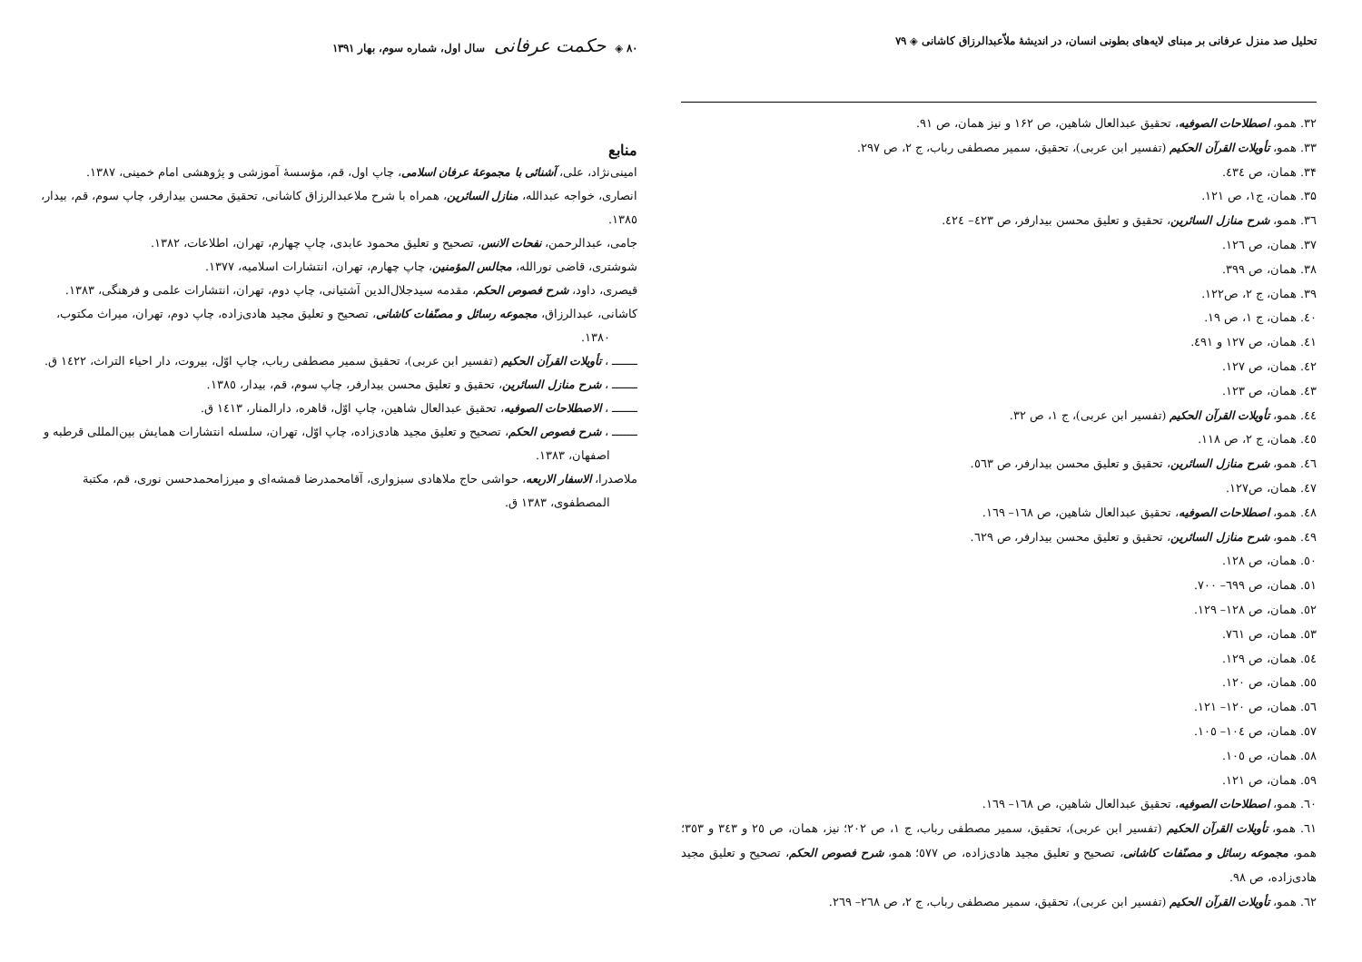تحلیل صد منزل عرفانی بر مبنای لایه‌های بطونی انسان، در اندیشهٔ ملاّعبدالرزاق کاشانی ◈ ۷۹
۳۲. همو، اصطلاحات الصوفیه، تحقیق عبدالعال شاهین، ص ۱۶۲ و نیز همان، ص ۹۱.
۳۳. همو، تأویلات القرآن الحکیم (تفسیر ابن عربی)، تحقیق، سمیر مصطفی رباب، ج ۲، ص ۲۹۷.
۳۴. همان، ص ٤۳٤.
۳۵. همان، ج۱، ص ۱۲۱.
۳٦. همو، شرح منازل السائرین، تحقیق و تعلیق محسن بیدارفر، ص ٤۲۳– ٤۲٤.
۳۷. همان، ص ۱۲٦.
۳۸. همان، ص ۳۹۹.
۳۹. همان، ج ۲، ص۱۲۲.
٤۰. همان، ج ۱، ص ۱۹.
٤۱. همان، ص ۱۲۷ و ٤۹۱.
٤۲. همان، ص ۱۲۷.
٤۳. همان، ص ۱۲۳.
٤٤. همو، تأویلات القرآن الحکیم (تفسیر ابن عربی)، ج ۱، ص ۳۲.
٤٥. همان، ج ۲، ص ۱۱۸.
٤٦. همو، شرح منازل السائرین، تحقیق و تعلیق محسن بیدارفر، ص ٥٦۳.
٤۷. همان، ص۱۲۷.
٤۸. همو، اصطلاحات الصوفیه، تحقیق عبدالعال شاهین، ص ۱٦۸– ۱٦۹.
٤۹. همو، شرح منازل السائرین، تحقیق و تعلیق محسن بیدارفر، ص ٦۲۹.
٥۰. همان، ص ۱۲۸.
٥۱. همان، ص ٦۹۹– ۷۰۰.
٥۲. همان، ص ۱۲۸– ۱۲۹.
٥۳. همان، ص ۷٦۱.
٥٤. همان، ص ۱۲۹.
٥٥. همان، ص ۱۲۰.
٥٦. همان، ص ۱۲۰– ۱۲۱.
٥۷. همان، ص ۱۰٤– ۱۰٥.
٥۸. همان، ص ۱۰٥.
٥۹. همان، ص ۱۲۱.
٦۰. همو، اصطلاحات الصوفیه، تحقیق عبدالعال شاهین، ص ۱٦۸– ۱٦۹.
٦۱. همو، تأویلات القرآن الحکیم (تفسیر ابن عربی)، تحقیق، سمیر مصطفی رباب، ج ۱، ص ۲۰۲؛ نیز، همان، ص ۲٥ و ۳٤۳ و ۳٥۳؛ همو، مجموعه رسائل و مصنّفات کاشانی، تصحیح و تعلیق مجید هادی‌زاده، ص ٥۷۷؛ همو، شرح فصوص الحکم، تصحیح و تعلیق مجید هادی‌زاده، ص ۹۸.
٦۲. همو، تأویلات القرآن الحکیم (تفسیر ابن عربی)، تحقیق، سمیر مصطفی رباب، ج ۲، ص ۲٦۸– ۲٦۹.
۸۰ ◈ حکمت عرفانی سال اول، شماره سوم، بهار ۱۳۹۱
منابع
امینی‌نژاد، علی، آشنائی با مجموعهٔ عرفان اسلامی، چاپ اول، قم، مؤسسهٔ آموزشی و پژوهشی امام خمینی، ۱۳۸۷.
انصاری، خواجه عبدالله، منازل السائرین، همراه با شرح ملاعبدالرزاق کاشانی، تحقیق محسن بیدارفر، چاپ سوم، قم، بیدار، ۱۳۸٥.
جامی، عبدالرحمن، نفحات الانس، تصحیح و تعلیق محمود عابدی، چاپ چهارم، تهران، اطلاعات، ۱۳۸۲.
شوشتری، قاضی نورالله، مجالس المؤمنین، چاپ چهارم، تهران، انتشارات اسلامیه، ۱۳۷۷.
قیصری، داود، شرح فصوص الحکم، مقدمه سیدجلال‌الدین آشتیانی، چاپ دوم، تهران، انتشارات علمی و فرهنگی، ۱۳۸۳.
کاشانی، عبدالرزاق، مجموعه رسائل و مصنّفات کاشانی، تصحیح و تعلیق مجید هادی‌زاده، چاپ دوم، تهران، میراث مکتوب،
۱۳۸۰.
ـــــــ ، تأویلات القرآن الحکیم (تفسیر ابن عربی)، تحقیق سمیر مصطفی رباب، چاپ اوّل، بیروت، دار احیاء التراث، ۱٤۲۲ ق.
ـــــــ ، شرح منازل السائرین، تحقیق و تعلیق محسن بیدارفر، چاپ سوم، قم، بیدار، ۱۳۸٥.
ـــــــ ، الاصطلاحات الصوفیه، تحقیق عبدالعال شاهین، چاپ اوّل، قاهره، دارالمنار، ۱٤۱۳ ق.
ـــــــ ، شرح فصوص الحکم، تصحیح و تعلیق مجید هادی‌زاده، چاپ اوّل، تهران، سلسله انتشارات همایش بین‌المللی قرطبه و
اصفهان، ۱۳۸۳.
ملاصدرا، الاسفار الاربعه، حواشی حاج ملاهادی سبزواری، آقامحمدرضا قمشه‌ای و میرزامحمدحسن نوری، قم، مکتبة
المصطفوی، ۱۳۸۳ ق.